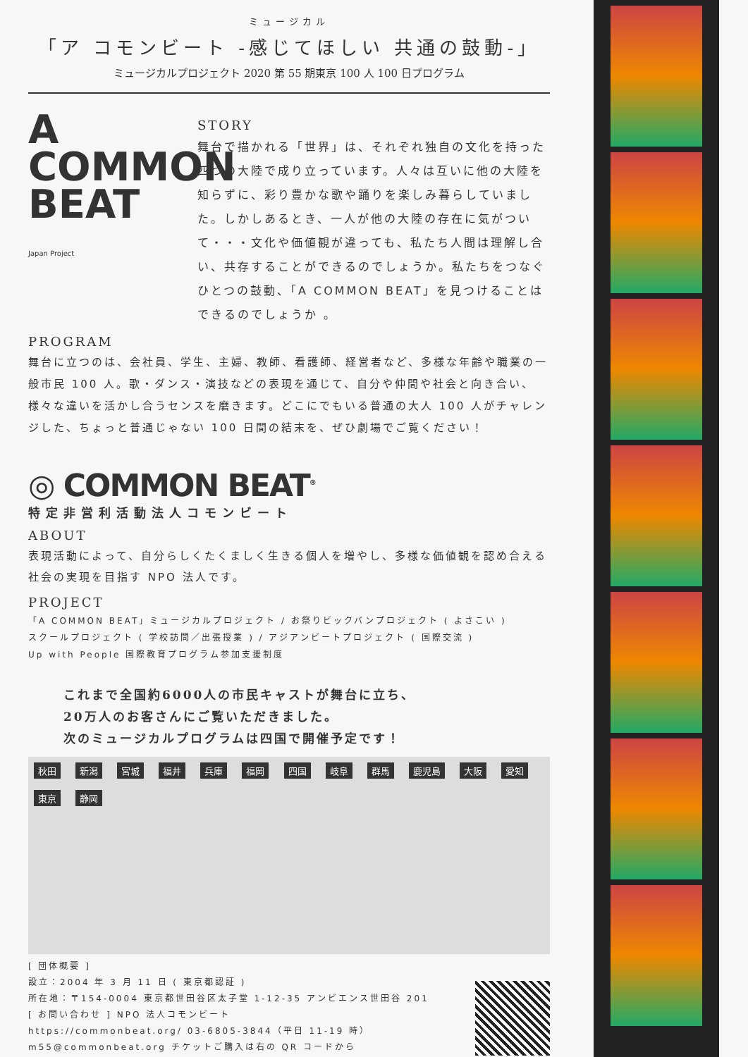ミュージカル
「ア コモンビート -感じてほしい 共通の鼓動-」
ミュージカルプロジェクト 2020 第 55 期東京 100 人 100 日プログラム
A
COMMON
BEAT Japan Project
STORY
舞台で描かれる「世界」は、それぞれ独自の文化を持った四つの大陸で成り立っています。人々は互いに他の大陸を知らずに、彩り豊かな歌や踊りを楽しみ暮らしていました。しかしあるとき、一人が他の大陸の存在に気がついて・・・文化や価値観が違っても、私たち人間は理解し合い、共存することができるのでしょうか。私たちをつなぐひとつの鼓動、「A COMMON BEAT」を見つけることはできるのでしょうか 。
PROGRAM
舞台に立つのは、会社員、学生、主婦、教師、看護師、経営者など、多様な年齢や職業の一般市民 100 人。歌・ダンス・演技などの表現を通じて、自分や仲間や社会と向き合い、様々な違いを活かし合うセンスを磨きます。どこにでもいる普通の大人 100 人がチャレンジした、ちょっと普通じゃない 100 日間の結末を、ぜひ劇場でご覧ください！
◎ COMMON BEAT<sup>®</sup>
特定非営利活動法人コモンビート
ABOUT
表現活動によって、自分らしくたくましく生きる個人を増やし、多様な価値観を認め合える社会の実現を目指す NPO 法人です。
PROJECT
「A COMMON BEAT」ミュージカルプロジェクト / お祭りビックバンプロジェクト ( よさこい )
スクールプロジェクト ( 学校訪問／出張授業 ) / アジアンビートプロジェクト ( 国際交流 )
Up with People 国際教育プログラム参加支援制度
これまで全国約6000人の市民キャストが舞台に立ち、
20万人のお客さんにご覧いただきました。
次のミュージカルプログラムは四国で開催予定です！
秋田 新潟 宮城 福井 兵庫 福岡 四国 岐阜 群馬 鹿児島 大阪 愛知 東京 静岡
[ 団体概要 ]
設立：2004 年 3 月 11 日 ( 東京都認証 )
所在地：〒154-0004 東京都世田谷区太子堂 1-12-35 アンビエンス世田谷 201
[ お問い合わせ ] NPO 法人コモンビート
https://commonbeat.org/ 03-6805-3844（平日 11-19 時）
m55@commonbeat.org チケットご購入は右の QR コードから